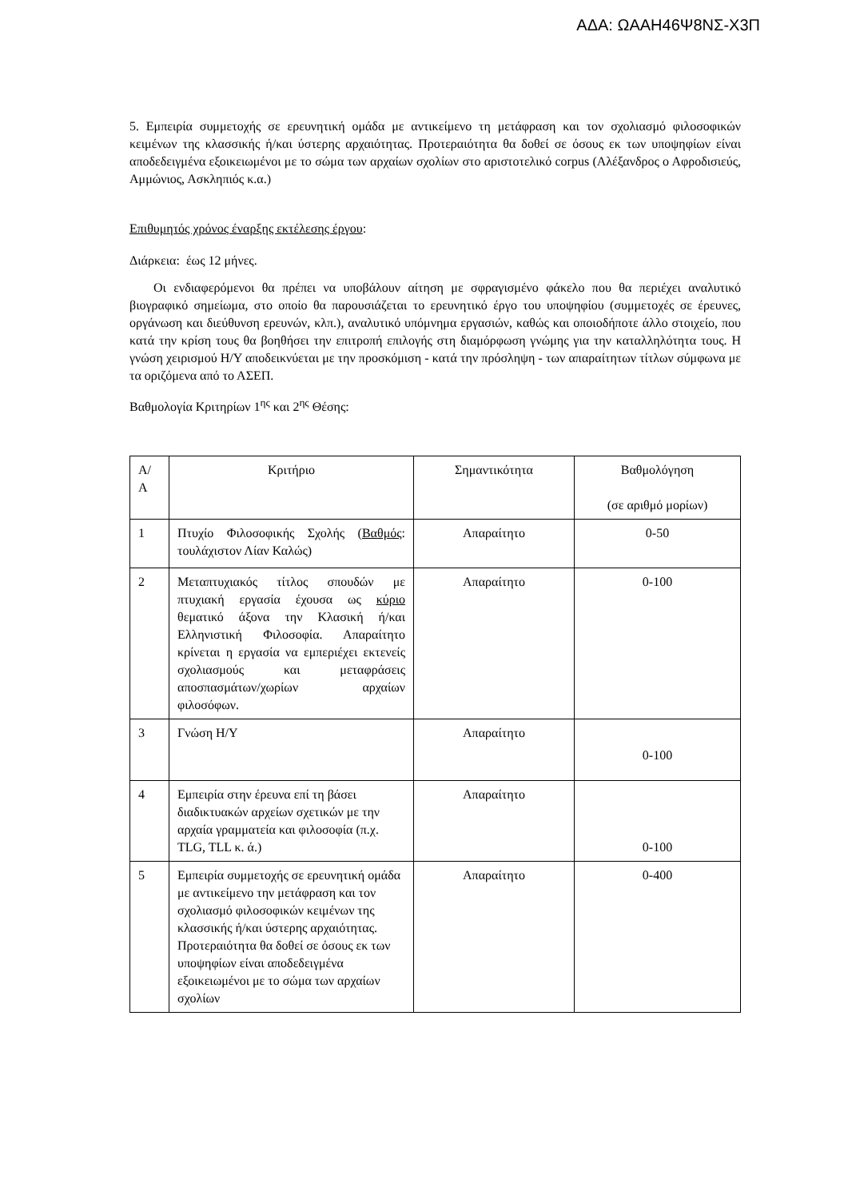ΑΔΑ: ΩΑΑΗ46Ψ8ΝΣ-Χ3Π
5. Εμπειρία συμμετοχής σε ερευνητική ομάδα με αντικείμενο τη μετάφραση και τον σχολιασμό φιλοσοφικών κειμένων της κλασσικής ή/και ύστερης αρχαιότητας. Προτεραιότητα θα δοθεί σε όσους εκ των υποψηφίων είναι αποδεδειγμένα εξοικειωμένοι με το σώμα των αρχαίων σχολίων στο αριστοτελικό corpus (Αλέξανδρος ο Αφροδισιεύς, Αμμώνιος, Ασκληπιός κ.α.)
Επιθυμητός χρόνος έναρξης εκτέλεσης έργου:
Διάρκεια: έως 12 μήνες.
Οι ενδιαφερόμενοι θα πρέπει να υποβάλουν αίτηση με σφραγισμένο φάκελο που θα περιέχει αναλυτικό βιογραφικό σημείωμα, στο οποίο θα παρουσιάζεται το ερευνητικό έργο του υποψηφίου (συμμετοχές σε έρευνες, οργάνωση και διεύθυνση ερευνών, κλπ.), αναλυτικό υπόμνημα εργασιών, καθώς και οποιοδήποτε άλλο στοιχείο, που κατά την κρίση τους θα βοηθήσει την επιτροπή επιλογής στη διαμόρφωση γνώμης για την καταλληλότητα τους. Η γνώση χειρισμού Η/Υ αποδεικνύεται με την προσκόμιση - κατά την πρόσληψη - των απαραίτητων τίτλων σύμφωνα με τα οριζόμενα από το ΑΣΕΠ.
Βαθμολογία Κριτηρίων 1<sup>ης</sup> και 2<sup>ης</sup> Θέσης:
| Α/ Α | Κριτήριο | Σημαντικότητα | Βαθμολόγηση (σε αριθμό μορίων) |
| 1 | Πτυχίο Φιλοσοφικής Σχολής ( Βαθμός : τουλάχιστον Λίαν Καλώς) | Απαραίτητο | 0-50 |
| 2 | Μεταπτυχιακός τίτλος σπουδών με πτυχιακή εργασία έχουσα ως κύριο θεματικό άξονα την Κλασική ή/και Ελληνιστική Φιλοσοφία. Απαραίτητο κρίνεται η εργασία να εμπεριέχει εκτενείς σχολιασμούς και μεταφράσεις αποσπασμάτων/χωρίων αρχαίων φιλοσόφων. | Απαραίτητο | 0-100 |
| 3 | Γνώση Η/Υ | Απαραίτητο | 0-100 |
| 4 | Εμπειρία στην έρευνα επί τη βάσει διαδικτυακών αρχείων σχετικών με την αρχαία γραμματεία και φιλοσοφία (π.χ. TLG, TLL κ. ά.) | Απαραίτητο | 0-100 |
| 5 | Εμπειρία συμμετοχής σε ερευνητική ομάδα με αντικείμενο την μετάφραση και τον σχολιασμό φιλοσοφικών κειμένων της κλασσικής ή/και ύστερης αρχαιότητας. Προτεραιότητα θα δοθεί σε όσους εκ των υποψηφίων είναι αποδεδειγμένα εξοικειωμένοι με το σώμα των αρχαίων σχολίων | Απαραίτητο | 0-400 |